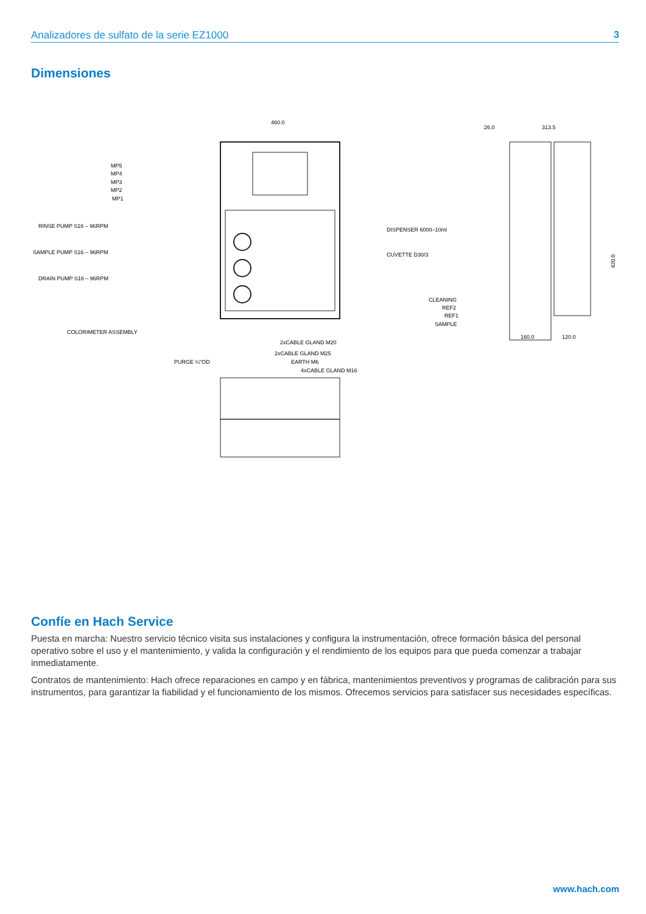Analizadores de sulfato de la serie EZ1000 3
Dimensiones
460.0
MP5
MP4
MP3
MP2
MP1
RINSE PUMP S16 – 96RPM
SAMPLE PUMP S16 – 96RPM
DRAIN PUMP S16 – 96RPM
COLORIMETER ASSEMBLY
2xCABLE GLAND M20
2xCABLE GLAND M25
PURGE ¼"OD
EARTH M6
4xCABLE GLAND M16
DISPENSER 6000–10ml
CUVETTE D30/3
26.0
313.5
420.0
CLEANING
REF2
REF1
SAMPLE
160.0
120.0
Confíe en Hach Service
Puesta en marcha: Nuestro servicio técnico visita sus instalaciones y configura la instrumentación, ofrece formación básica del personal operativo sobre el uso y el mantenimiento, y valida la configuración y el rendimiento de los equipos para que pueda comenzar a trabajar inmediatamente.
Contratos de mantenimiento: Hach ofrece reparaciones en campo y en fábrica, mantenimientos preventivos y programas de calibración para sus instrumentos, para garantizar la fiabilidad y el funcionamiento de los mismos. Ofrecemos servicios para satisfacer sus necesidades específicas.
www.hach.com